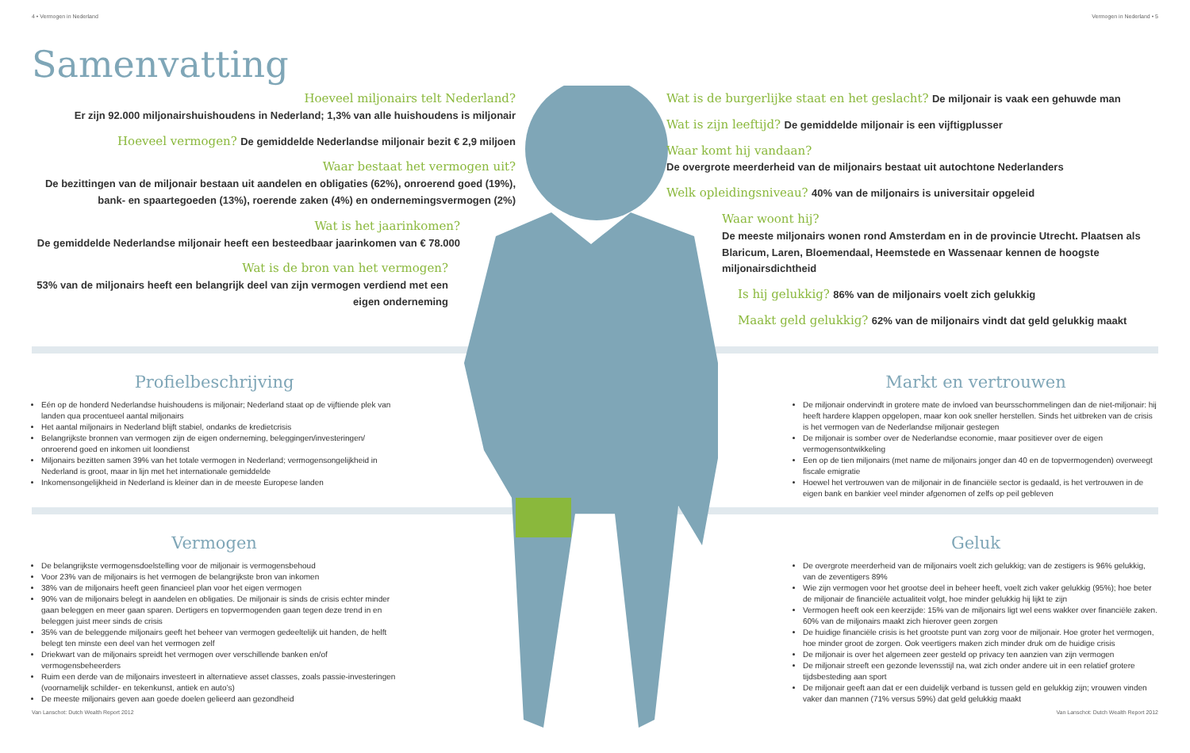4 • Vermogen in Nederland Vermogen in Nederland • 5
Samenvatting
Hoeveel miljonairs telt Nederland?
Er zijn 92.000 miljonairshuishoudens in Nederland; 1,3% van alle huishoudens is miljonair
Hoeveel vermogen? De gemiddelde Nederlandse miljonair bezit € 2,9 miljoen
Waar bestaat het vermogen uit?
De bezittingen van de miljonair bestaan uit aandelen en obligaties (62%), onroerend goed (19%), bank- en spaartegoeden (13%), roerende zaken (4%) en ondernemingsvermogen (2%)
Wat is het jaarinkomen?
De gemiddelde Nederlandse miljonair heeft een besteedbaar jaarinkomen van € 78.000
Wat is de bron van het vermogen?
53% van de miljonairs heeft een belangrijk deel van zijn vermogen verdiend met een eigen onderneming
Wat is de burgerlijke staat en het geslacht? De miljonair is vaak een gehuwde man
Wat is zijn leeftijd? De gemiddelde miljonair is een vijftigplusser
Waar komt hij vandaan?
De overgrote meerderheid van de miljonairs bestaat uit autochtone Nederlanders
Welk opleidingsniveau? 40% van de miljonairs is universitair opgeleid
Waar woont hij?
De meeste miljonairs wonen rond Amsterdam en in de provincie Utrecht. Plaatsen als Blaricum, Laren, Bloemendaal, Heemstede en Wassenaar kennen de hoogste miljonairsdichtheid
Is hij gelukkig? 86% van de miljonairs voelt zich gelukkig
Maakt geld gelukkig? 62% van de miljonairs vindt dat geld gelukkig maakt
Profielbeschrijving
Eén op de honderd Nederlandse huishoudens is miljonair; Nederland staat op de vijftiende plek van landen qua procentueel aantal miljonairs
Het aantal miljonairs in Nederland blijft stabiel, ondanks de kredietcrisis
Belangrijkste bronnen van vermogen zijn de eigen onderneming, beleggingen/investeringen/ onroerend goed en inkomen uit loondienst
Miljonairs bezitten samen 39% van het totale vermogen in Nederland; vermogensongelijkheid in Nederland is groot, maar in lijn met het internationale gemiddelde
Inkomensongelijkheid in Nederland is kleiner dan in de meeste Europese landen
Markt en vertrouwen
De miljonair ondervindt in grotere mate de invloed van beursschommelingen dan de niet-miljonair: hij heeft hardere klappen opgelopen, maar kon ook sneller herstellen. Sinds het uitbreken van de crisis is het vermogen van de Nederlandse miljonair gestegen
De miljonair is somber over de Nederlandse economie, maar positiever over de eigen vermogensontwikkeling
Een op de tien miljonairs (met name de miljonairs jonger dan 40 en de topvermogenden) overweegt fiscale emigratie
Hoewel het vertrouwen van de miljonair in de financiële sector is gedaald, is het vertrouwen in de eigen bank en bankier veel minder afgenomen of zelfs op peil gebleven
Vermogen
De belangrijkste vermogensdoelstelling voor de miljonair is vermogensbehoud
Voor 23% van de miljonairs is het vermogen de belangrijkste bron van inkomen
38% van de miljonairs heeft geen financieel plan voor het eigen vermogen
90% van de miljonairs belegt in aandelen en obligaties. De miljonair is sinds de crisis echter minder gaan beleggen en meer gaan sparen. Dertigers en topvermogenden gaan tegen deze trend in en beleggen juist meer sinds de crisis
35% van de beleggende miljonairs geeft het beheer van vermogen gedeeltelijk uit handen, de helft belegt ten minste een deel van het vermogen zelf
Driekwart van de miljonairs spreidt het vermogen over verschillende banken en/of vermogensbeheerders
Ruim een derde van de miljonairs investeert in alternatieve asset classes, zoals passie-investeringen (voornamelijk schilder- en tekenkunst, antiek en auto’s)
De meeste miljonairs geven aan goede doelen gelieerd aan gezondheid
Geluk
De overgrote meerderheid van de miljonairs voelt zich gelukkig; van de zestigers is 96% gelukkig, van de zeventigers 89%
Wie zijn vermogen voor het grootse deel in beheer heeft, voelt zich vaker gelukkig (95%); hoe beter de miljonair de financiële actualiteit volgt, hoe minder gelukkig hij lijkt te zijn
Vermogen heeft ook een keerzijde: 15% van de miljonairs ligt wel eens wakker over financiële zaken. 60% van de miljonairs maakt zich hierover geen zorgen
De huidige financiële crisis is het grootste punt van zorg voor de miljonair. Hoe groter het vermogen, hoe minder groot de zorgen. Ook veertigers maken zich minder druk om de huidige crisis
De miljonair is over het algemeen zeer gesteld op privacy ten aanzien van zijn vermogen
De miljonair streeft een gezonde levensstijl na, wat zich onder andere uit in een relatief grotere tijdsbesteding aan sport
De miljonair geeft aan dat er een duidelijk verband is tussen geld en gelukkig zijn; vrouwen vinden vaker dan mannen (71% versus 59%) dat geld gelukkig maakt
Van Lanschot: Dutch Wealth Report 2012 Van Lanschot: Dutch Wealth Report 2012